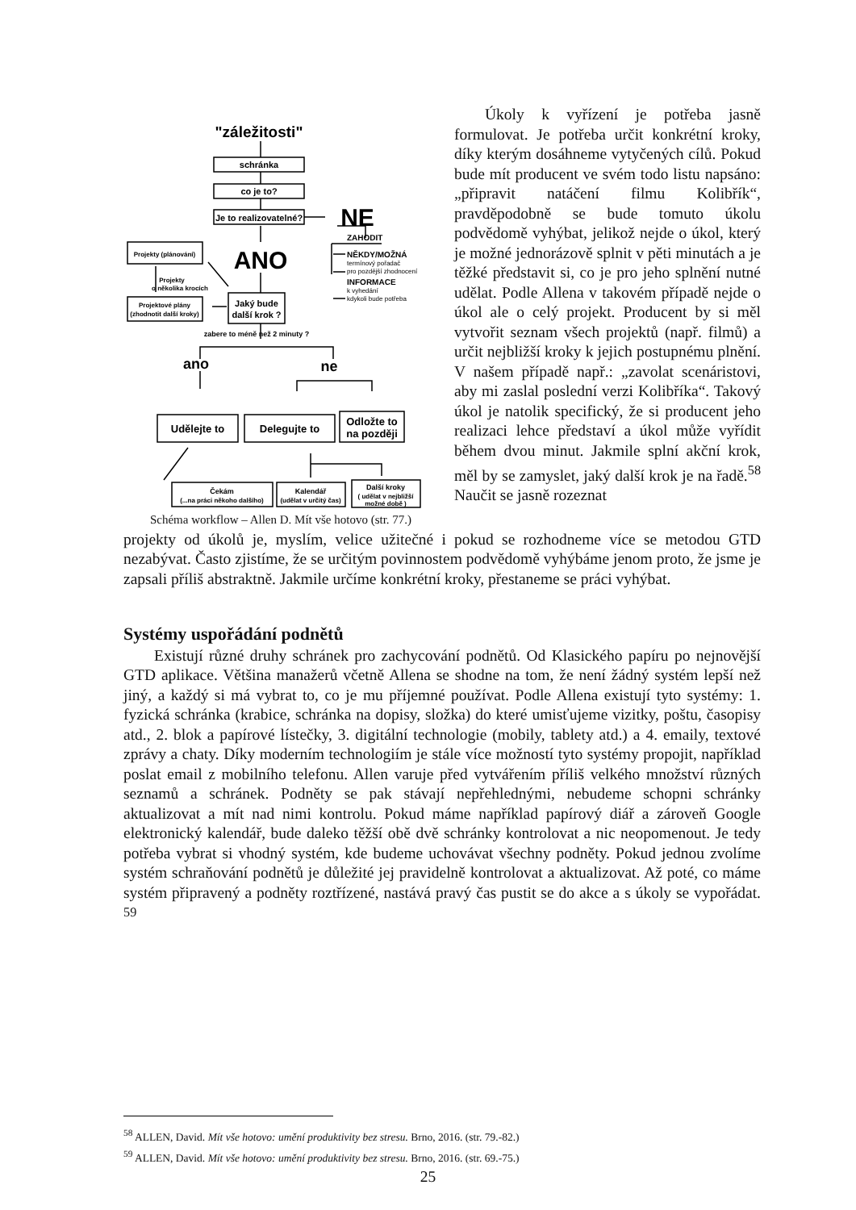"záležitosti"
schránka
co je to?
Je to realizovatelné?
NE
ANO
Projekty (plánování)
Projekty
o několika krocích
Projektové plány
(zhodnotit další kroky)
Jaký bude
další krok ?
zabere to méně než 2 minuty ?
ano
ne
Udělejte to
Delegujte to
Odložte to
na později
Čekám
(...na práci někoho dalšího)
Kalendář
(udělat v určitý čas)
Další kroky
( udělat v nejbližší
možné době )
ZAHODIT
NĚKDY/MOŽNÁ
termínový pořadač
pro pozdější zhodnocení
INFORMACE
k vyhedání
kdykoli bude potřeba
Schéma workflow – Allen D. Mít vše hotovo (str. 77.)
Úkoly k vyřízení je potřeba jasně formulovat. Je potřeba určit konkrétní kroky, díky kterým dosáhneme vytyčených cílů. Pokud bude mít producent ve svém todo listu napsáno: „připravit natáčení filmu Kolibřík“, pravděpodobně se bude tomuto úkolu podvědomě vyhýbat, jelikož nejde o úkol, který je možné jednorázově splnit v pěti minutách a je těžké představit si, co je pro jeho splnění nutné udělat. Podle Allena v takovém případě nejde o úkol ale o celý projekt. Producent by si měl vytvořit seznam všech projektů (např. filmů) a určit nejbližší kroky k jejich postupnému plnění. V našem případě např.: „zavolat scenáristovi, aby mi zaslal poslední verzi Kolibříka“. Takový úkol je natolik specifický, že si producent jeho realizaci lehce představí a úkol může vyřídit během dvou minut. Jakmile splní akční krok, měl by se zamyslet, jaký další krok je na řadě.<sup>58</sup> Naučit se jasně rozeznat
projekty od úkolů je, myslím, velice užitečné i pokud se rozhodneme více se metodou GTD nezabývat. Často zjistíme, že se určitým povinnostem podvědomě vyhýbáme jenom proto, že jsme je zapsali příliš abstraktně. Jakmile určíme konkrétní kroky, přestaneme se práci vyhýbat.
Systémy uspořádání podnětů
Existují různé druhy schránek pro zachycování podnětů. Od Klasického papíru po nejnovější GTD aplikace. Většina manažerů včetně Allena se shodne na tom, že není žádný systém lepší než jiný, a každý si má vybrat to, co je mu příjemné používat. Podle Allena existují tyto systémy: 1. fyzická schránka (krabice, schránka na dopisy, složka) do které umisťujeme vizitky, poštu, časopisy atd., 2. blok a papírové lístečky, 3. digitální technologie (mobily, tablety atd.) a 4. emaily, textové zprávy a chaty. Díky moderním technologiím je stále více možností tyto systémy propojit, například poslat email z mobilního telefonu. Allen varuje před vytvářením příliš velkého množství různých seznamů a schránek. Podněty se pak stávají nepřehlednými, nebudeme schopni schránky aktualizovat a mít nad nimi kontrolu. Pokud máme například papírový diář a zároveň Google elektronický kalendář, bude daleko těžší obě dvě schránky kontrolovat a nic neopomenout. Je tedy potřeba vybrat si vhodný systém, kde budeme uchovávat všechny podněty. Pokud jednou zvolíme systém schraňování podnětů je důležité jej pravidelně kontrolovat a aktualizovat. Až poté, co máme systém připravený a podněty roztřízené, nastává pravý čas pustit se do akce a s úkoly se vypořádat. <sup>59</sup>
<sup>58</sup> ALLEN, David. Mít vše hotovo: umění produktivity bez stresu. Brno, 2016. (str. 79.-82.)
<sup>59</sup> ALLEN, David. Mít vše hotovo: umění produktivity bez stresu. Brno, 2016. (str. 69.-75.)
25